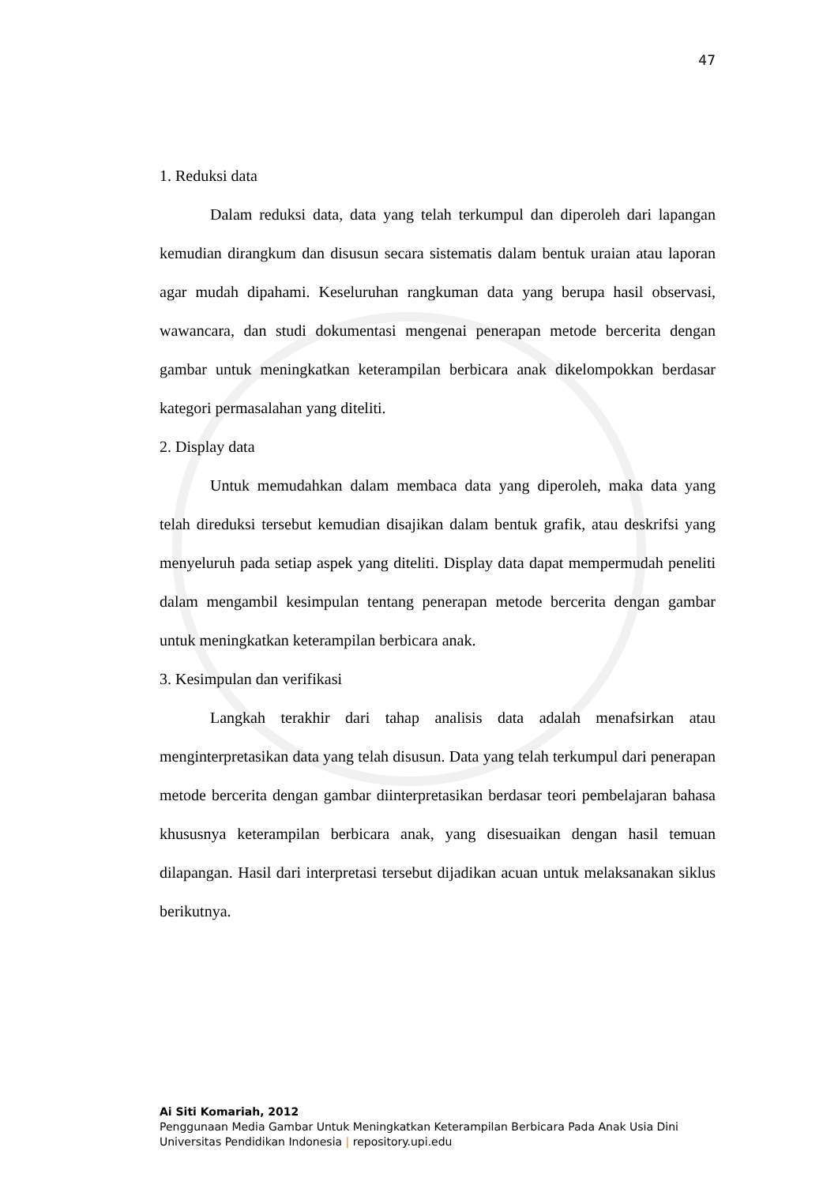47
1. Reduksi data
Dalam reduksi data, data yang telah terkumpul dan diperoleh dari lapangan kemudian dirangkum dan disusun secara sistematis dalam bentuk uraian atau laporan agar mudah dipahami. Keseluruhan rangkuman data yang berupa hasil observasi, wawancara, dan studi dokumentasi mengenai penerapan metode bercerita dengan gambar untuk meningkatkan keterampilan berbicara anak dikelompokkan berdasar kategori permasalahan yang diteliti.
2. Display data
Untuk memudahkan dalam membaca data yang diperoleh, maka data yang telah direduksi tersebut kemudian disajikan dalam bentuk grafik, atau deskrifsi yang menyeluruh pada setiap aspek yang diteliti. Display data dapat mempermudah peneliti dalam mengambil kesimpulan tentang penerapan metode bercerita dengan gambar untuk meningkatkan keterampilan berbicara anak.
3. Kesimpulan dan verifikasi
Langkah terakhir dari tahap analisis data adalah menafsirkan atau menginterpretasikan data yang telah disusun. Data yang telah terkumpul dari penerapan metode bercerita dengan gambar diinterpretasikan berdasar teori pembelajaran bahasa khususnya keterampilan berbicara anak, yang disesuaikan dengan hasil temuan dilapangan. Hasil dari interpretasi tersebut dijadikan acuan untuk melaksanakan siklus berikutnya.
Ai Siti Komariah, 2012
Penggunaan Media Gambar Untuk Meningkatkan Keterampilan Berbicara Pada Anak Usia Dini
Universitas Pendidikan Indonesia | repository.upi.edu